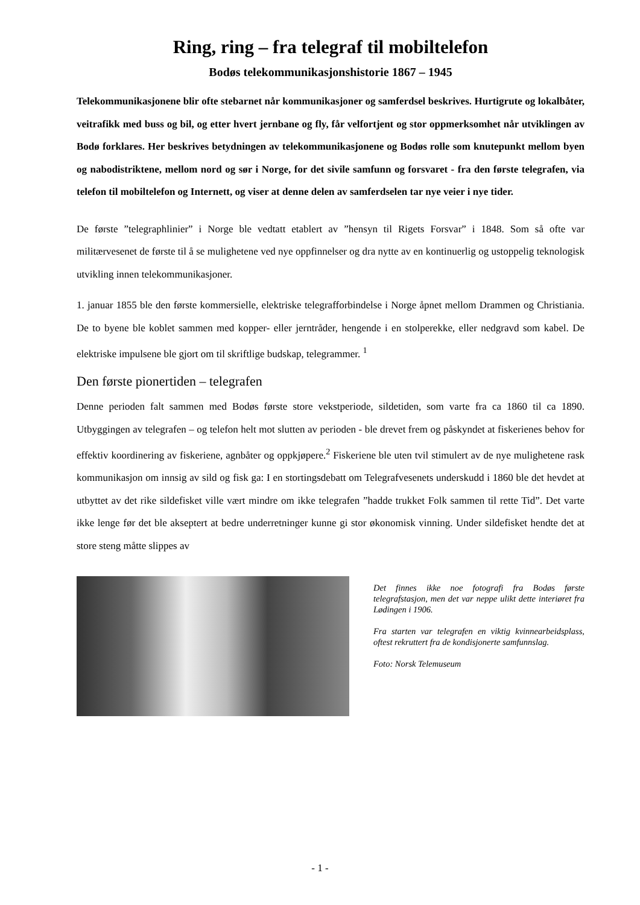Ring, ring – fra telegraf til mobiltelefon
Bodøs telekommunikasjonshistorie 1867 – 1945
Telekommunikasjonene blir ofte stebarnet når kommunikasjoner og samferdsel beskrives. Hurtigrute og lokalbåter, veitrafikk med buss og bil, og etter hvert jernbane og fly, får velfortjent og stor oppmerksomhet når utviklingen av Bodø forklares. Her beskrives betydningen av telekommunikasjonene og Bodøs rolle som knutepunkt mellom byen og nabodistriktene, mellom nord og sør i Norge, for det sivile samfunn og forsvaret - fra den første telegrafen, via telefon til mobiltelefon og Internett, og viser at denne delen av samferdselen tar nye veier i nye tider.
De første ”telegraphlinier” i Norge ble vedtatt etablert av ”hensyn til Rigets Forsvar” i 1848. Som så ofte var militærvesenet de første til å se mulighetene ved nye oppfinnelser og dra nytte av en kontinuerlig og ustoppelig teknologisk utvikling innen telekommunikasjoner.
1. januar 1855 ble den første kommersielle, elektriske telegrafforbindelse i Norge åpnet mellom Drammen og Christiania. De to byene ble koblet sammen med kopper- eller jerntråder, hengende i en stolperekke, eller nedgravd som kabel. De elektriske impulsene ble gjort om til skriftlige budskap, telegrammer. <sup>1</sup>
Den første pionertiden – telegrafen
Denne perioden falt sammen med Bodøs første store vekstperiode, sildetiden, som varte fra ca 1860 til ca 1890. Utbyggingen av telegrafen – og telefon helt mot slutten av perioden - ble drevet frem og påskyndet at fiskerienes behov for effektiv koordinering av fiskeriene, agnbåter og oppkjøpere.<sup>2</sup> Fiskeriene ble uten tvil stimulert av de nye mulighetene rask kommunikasjon om innsig av sild og fisk ga: I en stortingsdebatt om Telegrafvesenets underskudd i 1860 ble det hevdet at utbyttet av det rike sildefisket ville vært mindre om ikke telegrafen ”hadde trukket Folk sammen til rette Tid”. Det varte ikke lenge før det ble akseptert at bedre underretninger kunne gi stor økonomisk vinning. Under sildefisket hendte det at store steng måtte slippes av
Det finnes ikke noe fotografi fra Bodøs første telegrafstasjon, men det var neppe ulikt dette interiøret fra Lødingen i 1906.
Fra starten var telegrafen en viktig kvinnearbeidsplass, oftest rekruttert fra de kondisjonerte samfunnslag.
Foto: Norsk Telemuseum
- 1 -